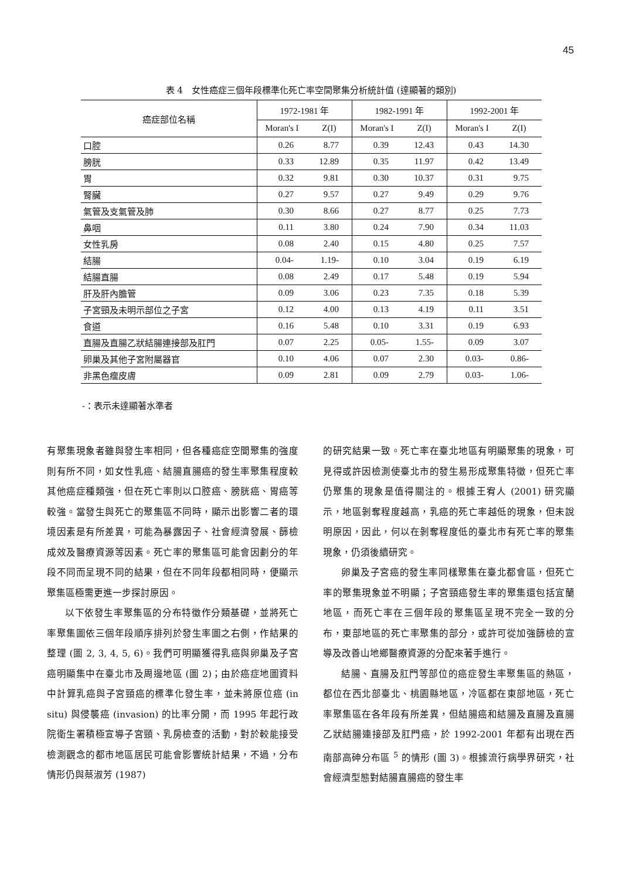45
表 4　女性癌症三個年段標準化死亡率空間聚集分析統計值 (達顯著的類別)
| 癌症部位名稱 | 1972-1981 年 | | 1982-1991 年 | | 1992-2001 年 | |
| --- | --- | --- | --- | --- | --- | --- |
| | Moran's I | Z(I) | Moran's I | Z(I) | Moran's I | Z(I) |
| 口腔 | 0.26 | 8.77 | 0.39 | 12.43 | 0.43 | 14.30 |
| 膀胱 | 0.33 | 12.89 | 0.35 | 11.97 | 0.42 | 13.49 |
| 胃 | 0.32 | 9.81 | 0.30 | 10.37 | 0.31 | 9.75 |
| 腎臟 | 0.27 | 9.57 | 0.27 | 9.49 | 0.29 | 9.76 |
| 氣管及支氣管及肺 | 0.30 | 8.66 | 0.27 | 8.77 | 0.25 | 7.73 |
| 鼻咽 | 0.11 | 3.80 | 0.24 | 7.90 | 0.34 | 11.03 |
| 女性乳房 | 0.08 | 2.40 | 0.15 | 4.80 | 0.25 | 7.57 |
| 結腸 | 0.04- | 1.19- | 0.10 | 3.04 | 0.19 | 6.19 |
| 結腸直腸 | 0.08 | 2.49 | 0.17 | 5.48 | 0.19 | 5.94 |
| 肝及肝內膽管 | 0.09 | 3.06 | 0.23 | 7.35 | 0.18 | 5.39 |
| 子宮頸及未明示部位之子宮 | 0.12 | 4.00 | 0.13 | 4.19 | 0.11 | 3.51 |
| 食道 | 0.16 | 5.48 | 0.10 | 3.31 | 0.19 | 6.93 |
| 直腸及直腸乙狀結腸連接部及肛門 | 0.07 | 2.25 | 0.05- | 1.55- | 0.09 | 3.07 |
| 卵巢及其他子宮附屬器官 | 0.10 | 4.06 | 0.07 | 2.30 | 0.03- | 0.86- |
| 非黑色瘤皮膚 | 0.09 | 2.81 | 0.09 | 2.79 | 0.03- | 1.06- |
-：表示未達顯著水準者
有聚集現象者雖與發生率相同，但各種癌症空間聚集的強度則有所不同，如女性乳癌、結腸直腸癌的發生率聚集程度較其他癌症種類強，但在死亡率則以口腔癌、膀胱癌、胃癌等較強。當發生與死亡的聚集區不同時，顯示出影響二者的環境因素是有所差異，可能為暴露因子、社會經濟發展、篩檢成效及醫療資源等因素。死亡率的聚集區可能會因劃分的年段不同而呈現不同的結果，但在不同年段都相同時，便顯示聚集區極需更進一步探討原因。
以下依發生率聚集區的分布特徵作分類基礎，並將死亡率聚集圖依三個年段順序排列於發生率圖之右側，作結果的整理 (圖 2, 3, 4, 5, 6)。我們可明顯獲得乳癌與卵巢及子宮癌明顯集中在臺北市及周邊地區 (圖 2)；由於癌症地圖資料中計算乳癌與子宮頸癌的標準化發生率，並未將原位癌 (in situ) 與侵襲癌 (invasion) 的比率分開，而 1995 年起行政院衛生署積極宣導子宮頸、乳房檢查的活動，對於較能接受檢測觀念的都市地區居民可能會影響統計結果，不過，分布情形仍與蔡淑芳 (1987)
的研究結果一致。死亡率在臺北地區有明顯聚集的現象，可見得或許因檢測使臺北市的發生易形成聚集特徵，但死亡率仍聚集的現象是值得關注的。根據王宥人 (2001) 研究顯示，地區剝奪程度越高，乳癌的死亡率越低的現象，但未說明原因，因此，何以在剝奪程度低的臺北市有死亡率的聚集現象，仍須後續研究。
卵巢及子宮癌的發生率同樣聚集在臺北都會區，但死亡率的聚集現象並不明顯；子宮頸癌發生率的聚集還包括宜蘭地區，而死亡率在三個年段的聚集區呈現不完全一致的分布，東部地區的死亡率聚集的部分，或許可從加強篩檢的宣導及改善山地鄉醫療資源的分配來著手進行。
結腸、直腸及肛門等部位的癌症發生率聚集區的熱區，都位在西北部臺北、桃園縣地區，冷區都在東部地區，死亡率聚集區在各年段有所差異，但結腸癌和結腸及直腸及直腸乙狀結腸連接部及肛門癌，於 1992-2001 年都有出現在西南部高砷分布區 <sup>5</sup> 的情形 (圖 3)。根據流行病學界研究，社會經濟型態對結腸直腸癌的發生率